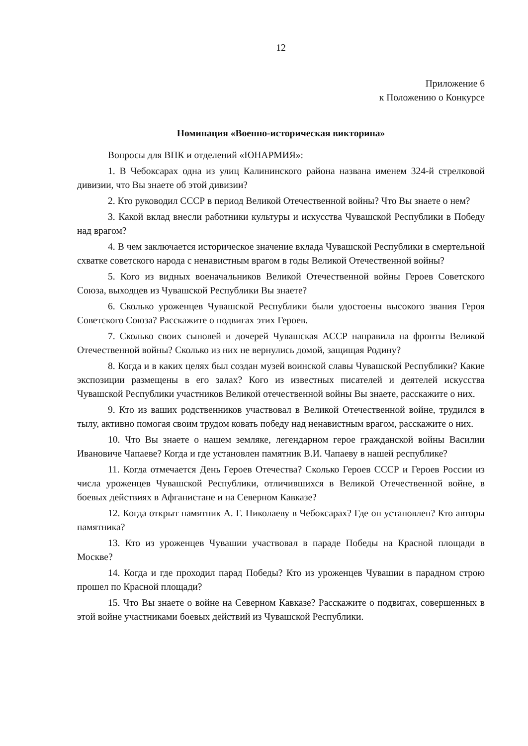12
Приложение 6
к Положению о Конкурсе
Номинация «Военно-историческая викторина»
Вопросы для ВПК и отделений «ЮНАРМИЯ»:
1. В Чебоксарах одна из улиц Калининского района названа именем 324-й стрелковой дивизии, что Вы знаете об этой дивизии?
2. Кто руководил СССР в период Великой Отечественной войны? Что Вы знаете о нем?
3. Какой вклад внесли работники культуры и искусства Чувашской Республики в Победу над врагом?
4. В чем заключается историческое значение вклада Чувашской Республики в смертельной схватке советского народа с ненавистным врагом в годы Великой Отечественной войны?
5. Кого из видных военачальников Великой Отечественной войны Героев Советского Союза, выходцев из Чувашской Республики Вы знаете?
6. Сколько уроженцев Чувашской Республики были удостоены высокого звания Героя Советского Союза? Расскажите о подвигах этих Героев.
7. Сколько своих сыновей и дочерей Чувашская АССР направила на фронты Великой Отечественной войны? Сколько из них не вернулись домой, защищая Родину?
8. Когда и в каких целях был создан музей воинской славы Чувашской Республики? Какие экспозиции размещены в его залах? Кого из известных писателей и деятелей искусства Чувашской Республики участников Великой отечественной войны Вы знаете, расскажите о них.
9. Кто из ваших родственников участвовал в Великой Отечественной войне, трудился в тылу, активно помогая своим трудом ковать победу над ненавистным врагом, расскажите о них.
10. Что Вы знаете о нашем земляке, легендарном герое гражданской войны Василии Ивановиче Чапаеве? Когда и где установлен памятник В.И. Чапаеву в нашей республике?
11. Когда отмечается День Героев Отечества? Сколько Героев СССР и Героев России из числа уроженцев Чувашской Республики, отличившихся в Великой Отечественной войне, в боевых действиях в Афганистане и на Северном Кавказе?
12. Когда открыт памятник А. Г. Николаеву в Чебоксарах? Где он установлен? Кто авторы памятника?
13. Кто из уроженцев Чувашии участвовал в параде Победы на Красной площади в Москве?
14. Когда и где проходил парад Победы? Кто из уроженцев Чувашии в парадном строю прошел по Красной площади?
15. Что Вы знаете о войне на Северном Кавказе? Расскажите о подвигах, совершенных в этой войне участниками боевых действий из Чувашской Республики.